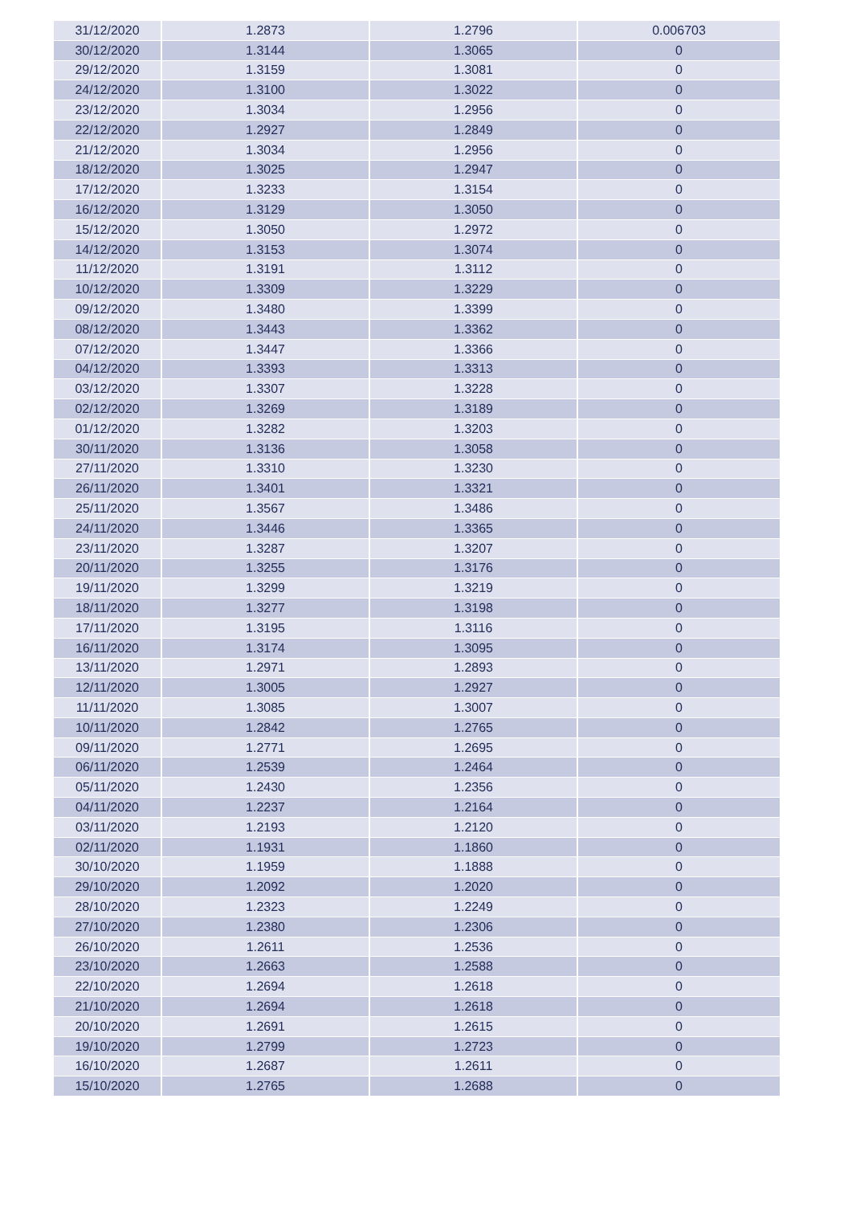| 31/12/2020 | 1.2873 | 1.2796 | 0.006703 |
| 30/12/2020 | 1.3144 | 1.3065 | 0 |
| 29/12/2020 | 1.3159 | 1.3081 | 0 |
| 24/12/2020 | 1.3100 | 1.3022 | 0 |
| 23/12/2020 | 1.3034 | 1.2956 | 0 |
| 22/12/2020 | 1.2927 | 1.2849 | 0 |
| 21/12/2020 | 1.3034 | 1.2956 | 0 |
| 18/12/2020 | 1.3025 | 1.2947 | 0 |
| 17/12/2020 | 1.3233 | 1.3154 | 0 |
| 16/12/2020 | 1.3129 | 1.3050 | 0 |
| 15/12/2020 | 1.3050 | 1.2972 | 0 |
| 14/12/2020 | 1.3153 | 1.3074 | 0 |
| 11/12/2020 | 1.3191 | 1.3112 | 0 |
| 10/12/2020 | 1.3309 | 1.3229 | 0 |
| 09/12/2020 | 1.3480 | 1.3399 | 0 |
| 08/12/2020 | 1.3443 | 1.3362 | 0 |
| 07/12/2020 | 1.3447 | 1.3366 | 0 |
| 04/12/2020 | 1.3393 | 1.3313 | 0 |
| 03/12/2020 | 1.3307 | 1.3228 | 0 |
| 02/12/2020 | 1.3269 | 1.3189 | 0 |
| 01/12/2020 | 1.3282 | 1.3203 | 0 |
| 30/11/2020 | 1.3136 | 1.3058 | 0 |
| 27/11/2020 | 1.3310 | 1.3230 | 0 |
| 26/11/2020 | 1.3401 | 1.3321 | 0 |
| 25/11/2020 | 1.3567 | 1.3486 | 0 |
| 24/11/2020 | 1.3446 | 1.3365 | 0 |
| 23/11/2020 | 1.3287 | 1.3207 | 0 |
| 20/11/2020 | 1.3255 | 1.3176 | 0 |
| 19/11/2020 | 1.3299 | 1.3219 | 0 |
| 18/11/2020 | 1.3277 | 1.3198 | 0 |
| 17/11/2020 | 1.3195 | 1.3116 | 0 |
| 16/11/2020 | 1.3174 | 1.3095 | 0 |
| 13/11/2020 | 1.2971 | 1.2893 | 0 |
| 12/11/2020 | 1.3005 | 1.2927 | 0 |
| 11/11/2020 | 1.3085 | 1.3007 | 0 |
| 10/11/2020 | 1.2842 | 1.2765 | 0 |
| 09/11/2020 | 1.2771 | 1.2695 | 0 |
| 06/11/2020 | 1.2539 | 1.2464 | 0 |
| 05/11/2020 | 1.2430 | 1.2356 | 0 |
| 04/11/2020 | 1.2237 | 1.2164 | 0 |
| 03/11/2020 | 1.2193 | 1.2120 | 0 |
| 02/11/2020 | 1.1931 | 1.1860 | 0 |
| 30/10/2020 | 1.1959 | 1.1888 | 0 |
| 29/10/2020 | 1.2092 | 1.2020 | 0 |
| 28/10/2020 | 1.2323 | 1.2249 | 0 |
| 27/10/2020 | 1.2380 | 1.2306 | 0 |
| 26/10/2020 | 1.2611 | 1.2536 | 0 |
| 23/10/2020 | 1.2663 | 1.2588 | 0 |
| 22/10/2020 | 1.2694 | 1.2618 | 0 |
| 21/10/2020 | 1.2694 | 1.2618 | 0 |
| 20/10/2020 | 1.2691 | 1.2615 | 0 |
| 19/10/2020 | 1.2799 | 1.2723 | 0 |
| 16/10/2020 | 1.2687 | 1.2611 | 0 |
| 15/10/2020 | 1.2765 | 1.2688 | 0 |